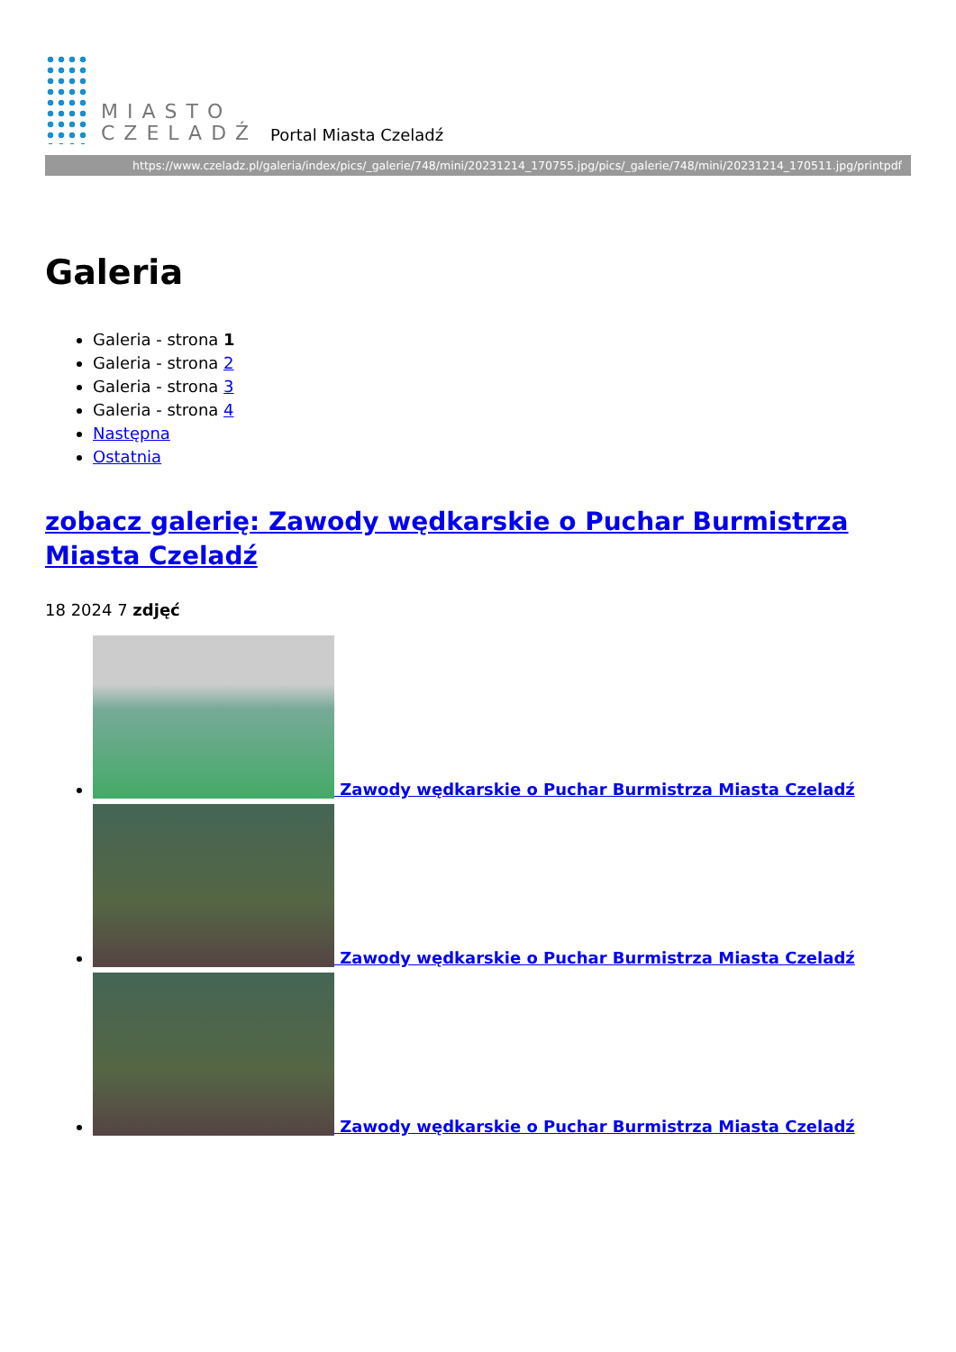MIASTO
CZELADŹ
Portal Miasta Czeladź
https://www.czeladz.pl/galeria/index/pics/_galerie/748/mini/20231214_170755.jpg/pics/_galerie/748/mini/20231214_170511.jpg/printpdf
Galeria
Galeria - strona 1
Galeria - strona 2
Galeria - strona 3
Galeria - strona 4
Następna
Ostatnia
zobacz galerię: Zawody wędkarskie o Puchar Burmistrza Miasta Czeladź
18 2024 7 zdjęć
Zawody wędkarskie o Puchar Burmistrza Miasta Czeladź
Zawody wędkarskie o Puchar Burmistrza Miasta Czeladź
Zawody wędkarskie o Puchar Burmistrza Miasta Czeladź